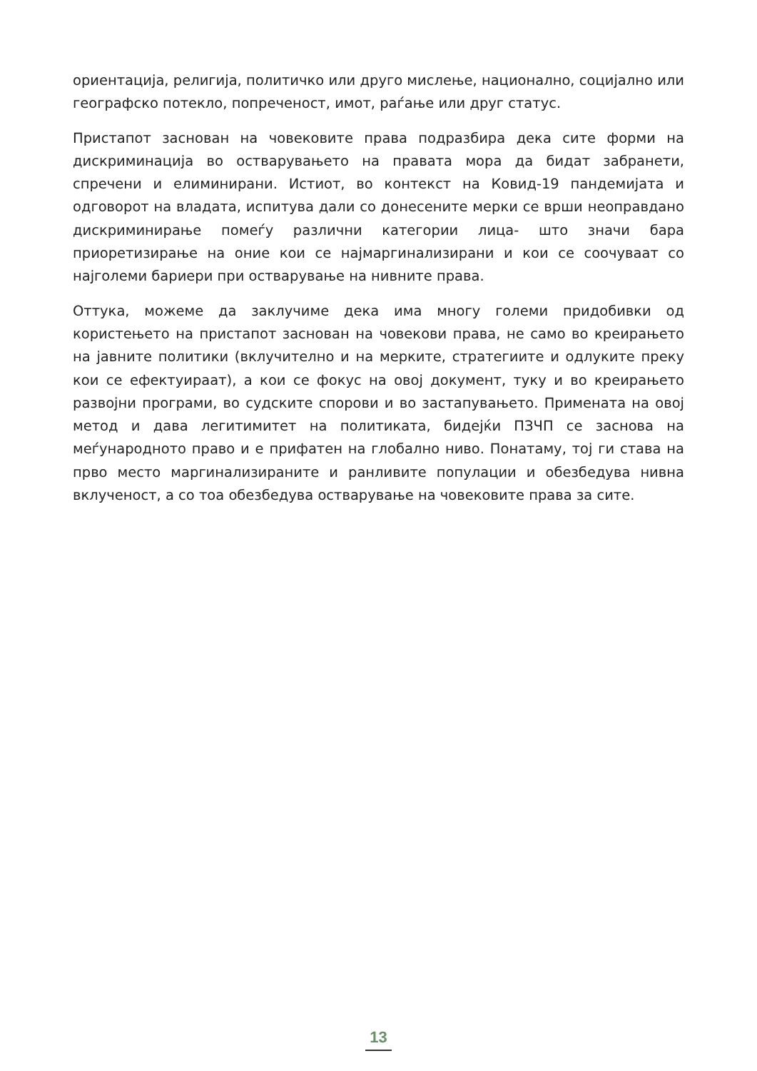ориентација, религија, политичко или друго мислење, национално, социјално или географско потекло, попреченост, имот, раѓање или друг статус.
Пристапот заснован на човековите права подразбира дека сите форми на дискриминација во остварувањето на правата мора да бидат забранети, спречени и елиминирани. Истиот, во контекст на Ковид-19 пандемијата и одговорот на владата, испитува дали со донесените мерки се врши неоправдано дискриминирање помеѓу различни категории лица- што значи бара приоретизирање на оние кои се најмаргинализирани и кои се соочуваат со најголеми бариери при остварување на нивните права.
Оттука, можеме да заклучиме дека има многу големи придобивки од користењето на пристапот заснован на човекови права, не само во креирањето на јавните политики (вклучително и на мерките, стратегиите и одлуките преку кои се ефектуираат), а кои се фокус на овој документ, туку и во креирањето развојни програми, во судските спорови и во застапувањето. Примената на овој метод и дава легитимитет на политиката, бидејќи ПЗЧП се заснова на меѓународното право и е прифатен на глобално ниво. Понатаму, тој ги става на прво место маргинализираните и ранливите популации и обезбедува нивна вклученост, а со тоа обезбедува остварување на човековите права за сите.
13